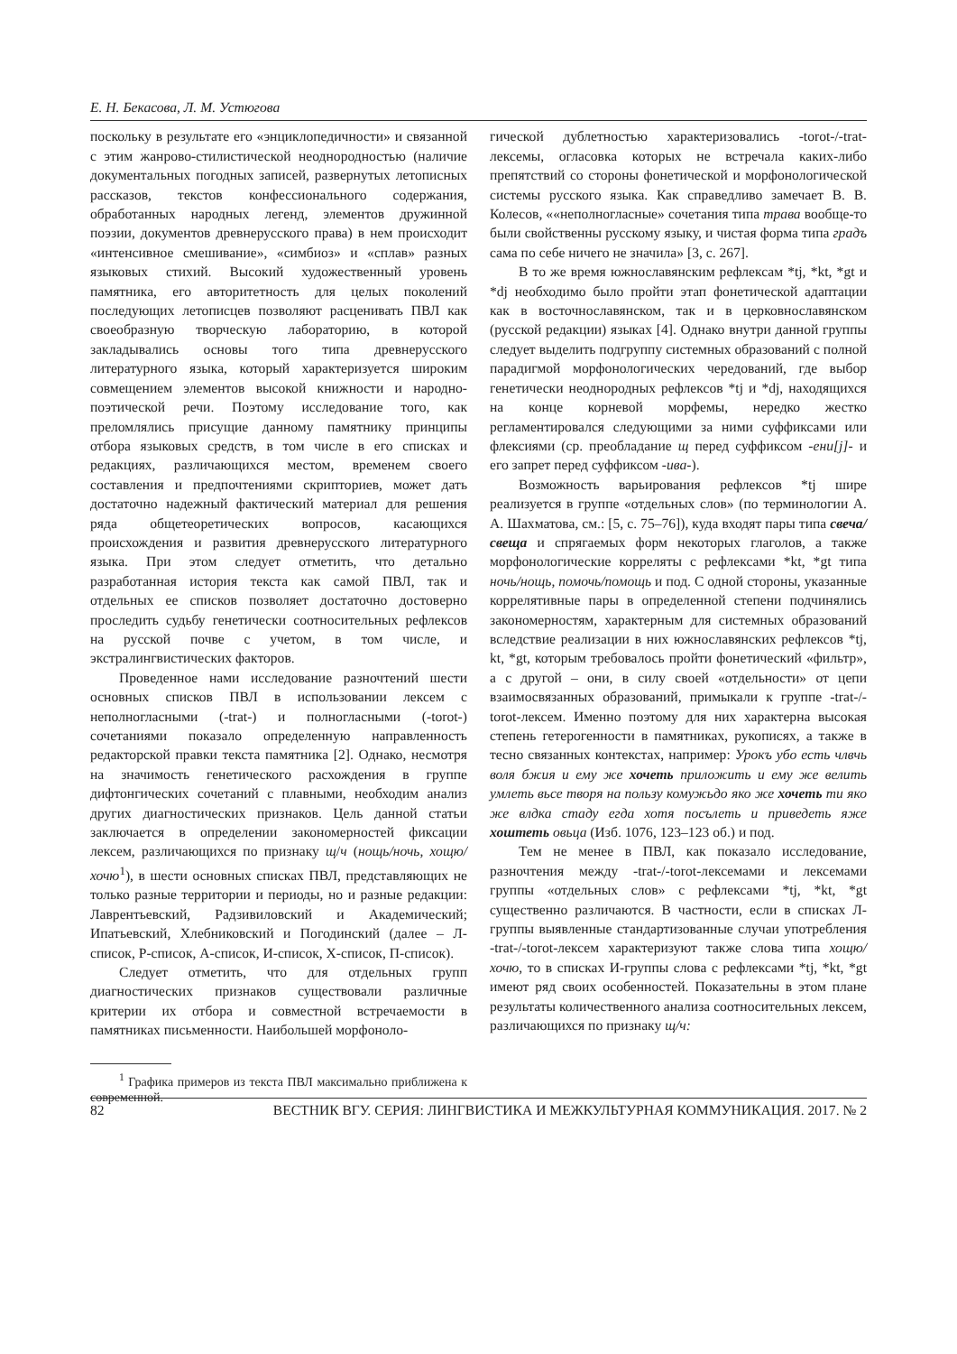Е. Н. Бекасова, Л. М. Устюгова
поскольку в результате его «энциклопедичности» и связанной с этим жанрово-стилистической неоднородностью (наличие документальных погодных записей, развернутых летописных рассказов, текстов конфессионального содержания, обработанных народных легенд, элементов дружинной поэзии, документов древнерусского права) в нем происходит «интенсивное смешивание», «симбиоз» и «сплав» разных языковых стихий. Высокий художественный уровень памятника, его авторитетность для целых поколений последующих летописцев позволяют расценивать ПВЛ как своеобразную творческую лабораторию, в которой закладывались основы того типа древнерусского литературного языка, который характеризуется широким совмещением элементов высокой книжности и народно-поэтической речи. Поэтому исследование того, как преломлялись присущие данному памятнику принципы отбора языковых средств, в том числе в его списках и редакциях, различающихся местом, временем своего составления и предпочтениями скрипториев, может дать достаточно надежный фактический материал для решения ряда общетеоретических вопросов, касающихся происхождения и развития древнерусского литературного языка. При этом следует отметить, что детально разработанная история текста как самой ПВЛ, так и отдельных ее списков позволяет достаточно достоверно проследить судьбу генетически соотносительных рефлексов на русской почве с учетом, в том числе, и экстралингвистических факторов.
Проведенное нами исследование разночтений шести основных списков ПВЛ в использовании лексем с неполногласными (-trat-) и полногласными (-torot-) сочетаниями показало определенную направленность редакторской правки текста памятника [2]. Однако, несмотря на значимость генетического расхождения в группе дифтонгических сочетаний с плавными, необходим анализ других диагностических признаков. Цель данной статьи заключается в определении закономерностей фиксации лексем, различающихся по признаку щ/ч (нощь/ночь, хощю/хочю<sup>1</sup>), в шести основных списках ПВЛ, представляющих не только разные территории и периоды, но и разные редакции: Лаврентьевский, Радзивиловский и Академический; Ипатьевский, Хлебниковский и Погодинский (далее – Л-список, Р-список, А-список, И-список, Х-список, П-список).
Следует отметить, что для отдельных групп диагностических признаков существовали различные критерии их отбора и совместной встречаемости в памятниках письменности. Наибольшей морфоноло-
<sup>1</sup> Графика примеров из текста ПВЛ максимально приближена к современной.
гической дублетностью характеризовались -torot-/-trat-лексемы, огласовка которых не встречала каких-либо препятствий со стороны фонетической и морфонологической системы русского языка. Как справедливо замечает В. В. Колесов, ««неполногласные» сочетания типа трава вообще-то были свойственны русскому языку, и чистая форма типа градъ сама по себе ничего не значила» [3, с. 267].
В то же время южнославянским рефлексам *tj, *kt, *gt и *dj необходимо было пройти этап фонетической адаптации как в восточнославянском, так и в церковнославянском (русской редакции) языках [4]. Однако внутри данной группы следует выделить подгруппу системных образований с полной парадигмой морфонологических чередований, где выбор генетически неоднородных рефлексов *tj и *dj, находящихся на конце корневой морфемы, нередко жестко регламентировался следующими за ними суффиксами или флексиями (ср. преобладание щ перед суффиксом -ени[j]- и его запрет перед суффиксом -ива-).
Возможность варьирования рефлексов *tj шире реализуется в группе «отдельных слов» (по терминологии А. А. Шахматова, см.: [5, с. 75–76]), куда входят пары типа свеча/свеща и спрягаемых форм некоторых глаголов, а также морфонологические корреляты с рефлексами *kt, *gt типа ночь/нощь, помочь/помощь и под. С одной стороны, указанные коррелятивные пары в определенной степени подчинялись закономерностям, характерным для системных образований вследствие реализации в них южнославянских рефлексов *tj, kt, *gt, которым требовалось пройти фонетический «фильтр», а с другой – они, в силу своей «отдельности» от цепи взаимосвязанных образований, примыкали к группе -trat-/-torot-лексем. Именно поэтому для них характерна высокая степень гетерогенности в памятниках, рукописях, а также в тесно связанных контекстах, например: Урокъ убо есть члвчь воля бжия и ему же хочеть приложить и ему же велить умлеть вьсе творя на пользу комужьдо яко же хочеть ти яко же влдка стаду егда хотя посълеть и приведеть яже хоштеть овьца (Изб. 1076, 123–123 об.) и под.
Тем не менее в ПВЛ, как показало исследование, разночтения между -trat-/-torot-лексемами и лексемами группы «отдельных слов» с рефлексами *tj, *kt, *gt существенно различаются. В частности, если в списках Л-группы выявленные стандартизованные случаи употребления -trat-/-torot-лексем характеризуют также слова типа хощю/хочю, то в списках И-группы слова с рефлексами *tj, *kt, *gt имеют ряд своих особенностей. Показательны в этом плане результаты количественного анализа соотносительных лексем, различающихся по признаку щ/ч:
82 ВЕСТНИК ВГУ. СЕРИЯ: ЛИНГВИСТИКА И МЕЖКУЛЬТУРНАЯ КОММУНИКАЦИЯ. 2017. № 2